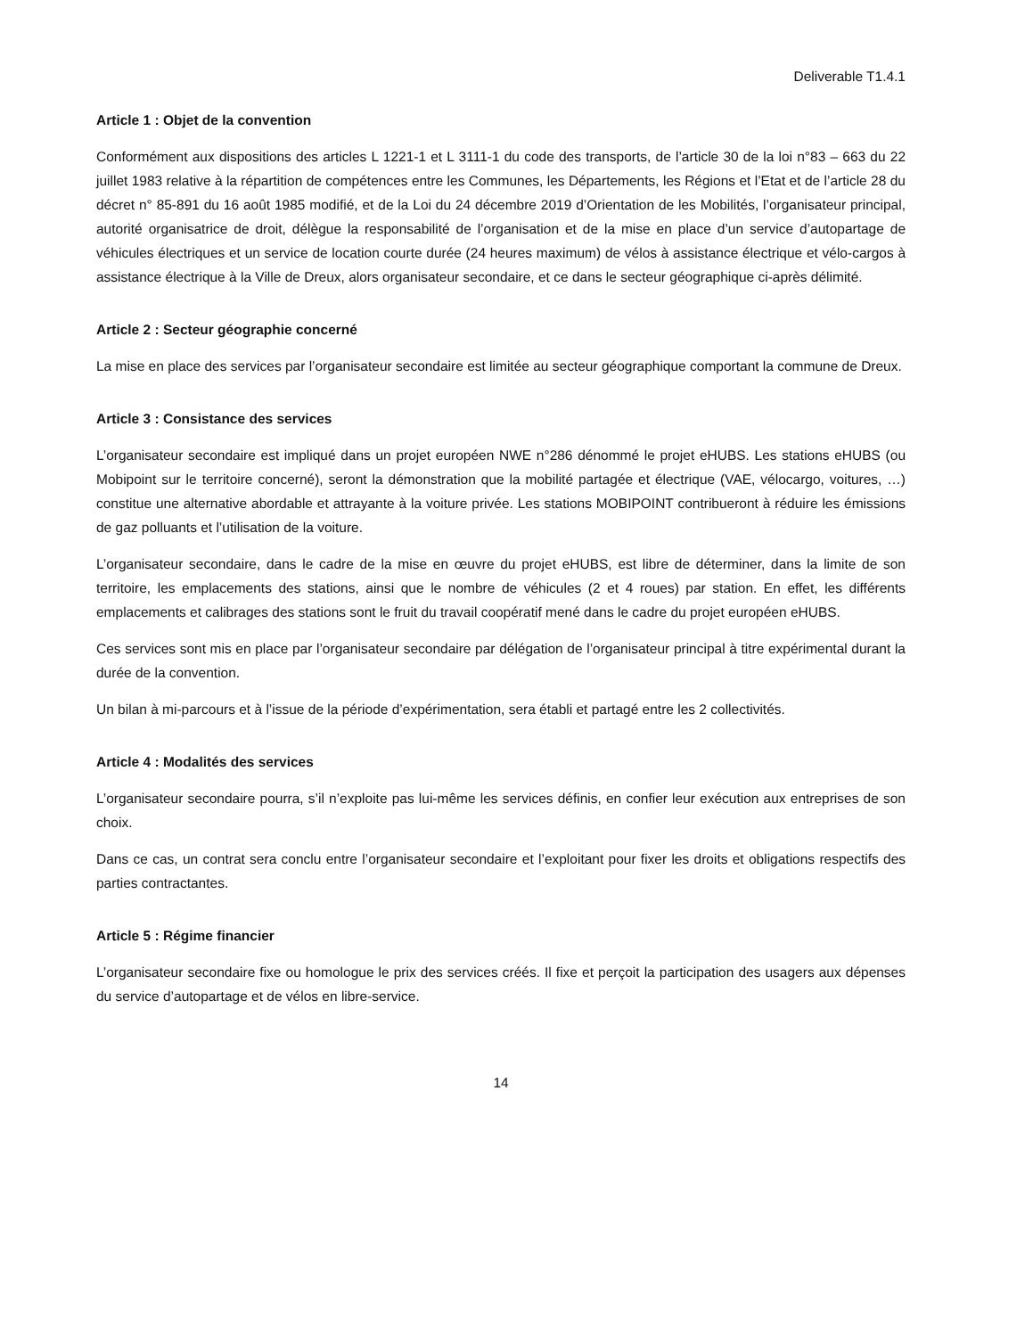Deliverable T1.4.1
Article 1 : Objet de la convention
Conformément aux dispositions des articles L 1221-1 et L 3111-1 du code des transports, de l’article 30 de la loi n°83 – 663 du 22 juillet 1983 relative à la répartition de compétences entre les Communes, les Départements, les Régions et l’Etat et de l’article 28 du décret n° 85-891 du 16 août 1985 modifié, et de la Loi du 24 décembre 2019 d’Orientation de les Mobilités, l’organisateur principal, autorité organisatrice de droit, délègue la responsabilité de l’organisation et de la mise en place d’un service d’autopartage de véhicules électriques et un service de location courte durée (24 heures maximum) de vélos à assistance électrique et vélo-cargos à assistance électrique à la Ville de Dreux, alors organisateur secondaire, et ce dans le secteur géographique ci-après délimité.
Article 2 : Secteur géographie concerné
La mise en place des services par l’organisateur secondaire est limitée au secteur géographique comportant la commune de Dreux.
Article 3 : Consistance des services
L’organisateur secondaire est impliqué dans un projet européen NWE n°286 dénommé le projet eHUBS. Les stations eHUBS (ou Mobipoint sur le territoire concerné), seront la démonstration que la mobilité partagée et électrique (VAE, vélocargo, voitures, …) constitue une alternative abordable et attrayante à la voiture privée. Les stations MOBIPOINT contribueront à réduire les émissions de gaz polluants et l’utilisation de la voiture.
L’organisateur secondaire, dans le cadre de la mise en œuvre du projet eHUBS, est libre de déterminer, dans la limite de son territoire, les emplacements des stations, ainsi que le nombre de véhicules (2 et 4 roues) par station. En effet, les différents emplacements et calibrages des stations sont le fruit du travail coopératif mené dans le cadre du projet européen eHUBS.
Ces services sont mis en place par l’organisateur secondaire par délégation de l’organisateur principal à titre expérimental durant la durée de la convention.
Un bilan à mi-parcours et à l’issue de la période d’expérimentation, sera établi et partagé entre les 2 collectivités.
Article 4 : Modalités des services
L’organisateur secondaire pourra, s’il n’exploite pas lui-même les services définis, en confier leur exécution aux entreprises de son choix.
Dans ce cas, un contrat sera conclu entre l’organisateur secondaire et l’exploitant pour fixer les droits et obligations respectifs des parties contractantes.
Article 5 : Régime financier
L’organisateur secondaire fixe ou homologue le prix des services créés. Il fixe et perçoit la participation des usagers aux dépenses du service d’autopartage et de vélos en libre-service.
14